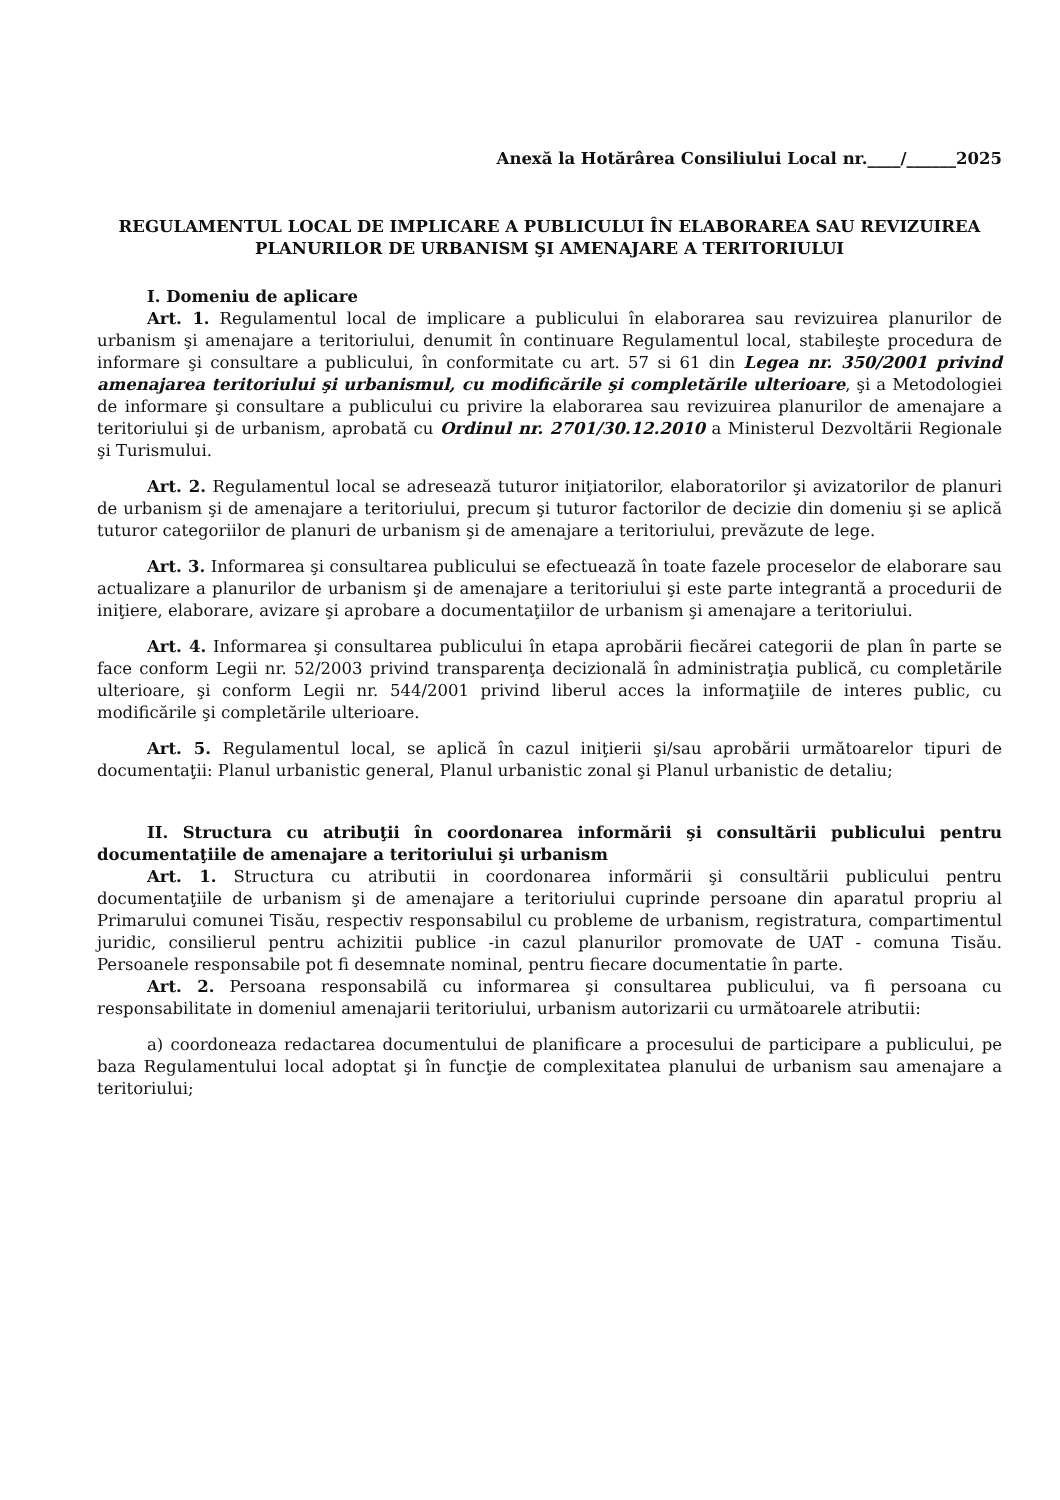Anexă la Hotărârea Consiliului Local nr.____/______2025
REGULAMENTUL LOCAL DE IMPLICARE A PUBLICULUI ÎN ELABORAREA SAU REVIZUIREA PLANURILOR DE URBANISM ŞI AMENAJARE A TERITORIULUI
I. Domeniu de aplicare
Art. 1. Regulamentul local de implicare a publicului în elaborarea sau revizuirea planurilor de urbanism şi amenajare a teritoriului, denumit în continuare Regulamentul local, stabileşte procedura de informare şi consultare a publicului, în conformitate cu art. 57 si 61 din Legea nr. 350/2001 privind amenajarea teritoriului şi urbanismul, cu modificările şi completările ulterioare, şi a Metodologiei de informare şi consultare a publicului cu privire la elaborarea sau revizuirea planurilor de amenajare a teritoriului şi de urbanism, aprobată cu Ordinul nr. 2701/30.12.2010 a Ministerul Dezvoltării Regionale şi Turismului.
Art. 2. Regulamentul local se adresează tuturor iniţiatorilor, elaboratorilor şi avizatorilor de planuri de urbanism şi de amenajare a teritoriului, precum şi tuturor factorilor de decizie din domeniu şi se aplică tuturor categoriilor de planuri de urbanism şi de amenajare a teritoriului, prevăzute de lege.
Art. 3. Informarea şi consultarea publicului se efectuează în toate fazele proceselor de elaborare sau actualizare a planurilor de urbanism şi de amenajare a teritoriului şi este parte integrantă a procedurii de iniţiere, elaborare, avizare şi aprobare a documentaţiilor de urbanism şi amenajare a teritoriului.
Art. 4. Informarea şi consultarea publicului în etapa aprobării fiecărei categorii de plan în parte se face conform Legii nr. 52/2003 privind transparenţa decizională în administraţia publică, cu completările ulterioare, şi conform Legii nr. 544/2001 privind liberul acces la informaţiile de interes public, cu modificările şi completările ulterioare.
Art. 5. Regulamentul local, se aplică în cazul iniţierii şi/sau aprobării următoarelor tipuri de documentaţii: Planul urbanistic general, Planul urbanistic zonal şi Planul urbanistic de detaliu;
II. Structura cu atribuţii în coordonarea informării şi consultării publicului pentru documentaţiile de amenajare a teritoriului şi urbanism
Art. 1. Structura cu atributii in coordonarea informării şi consultării publicului pentru documentaţiile de urbanism şi de amenajare a teritoriului cuprinde persoane din aparatul propriu al Primarului comunei Tisău, respectiv responsabilul cu probleme de urbanism, registratura, compartimentul juridic, consilierul pentru achizitii publice -in cazul planurilor promovate de UAT - comuna Tisău. Persoanele responsabile pot fi desemnate nominal, pentru fiecare documentatie în parte.
Art. 2. Persoana responsabilă cu informarea şi consultarea publicului, va fi persoana cu responsabilitate in domeniul amenajarii teritoriului, urbanism autorizarii cu următoarele atributii:
a) coordoneaza redactarea documentului de planificare a procesului de participare a publicului, pe baza Regulamentului local adoptat şi în funcţie de complexitatea planului de urbanism sau amenajare a teritoriului;